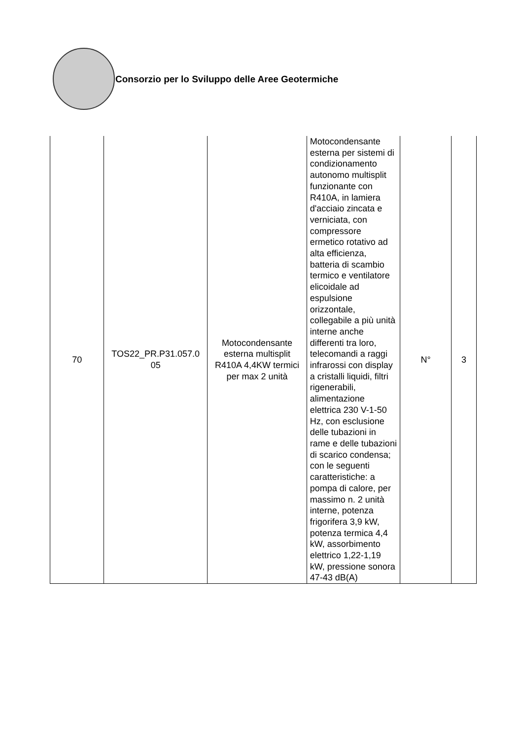Consorzio per lo Sviluppo delle Aree Geotermiche
| 70 | TOS22_PR.P31.057.0 05 | Motocondensante esterna multisplit R410A 4,4KW termici per max 2 unità | Motocondensante esterna per sistemi di condizionamento autonomo multisplit funzionante con R410A, in lamiera d'acciaio zincata e verniciata, con compressore ermetico rotativo ad alta efficienza, batteria di scambio termico e ventilatore elicoidale ad espulsione orizzontale, collegabile a più unità interne anche differenti tra loro, telecomandi a raggi infrarossi con display a cristalli liquidi, filtri rigenerabili, alimentazione elettrica 230 V-1-50 Hz, con esclusione delle tubazioni in rame e delle tubazioni di scarico condensa; con le seguenti caratteristiche: a pompa di calore, per massimo n. 2 unità interne, potenza frigorifera 3,9 kW, potenza termica 4,4 kW, assorbimento elettrico 1,22-1,19 kW, pressione sonora 47-43 dB(A) | N° | 3 |